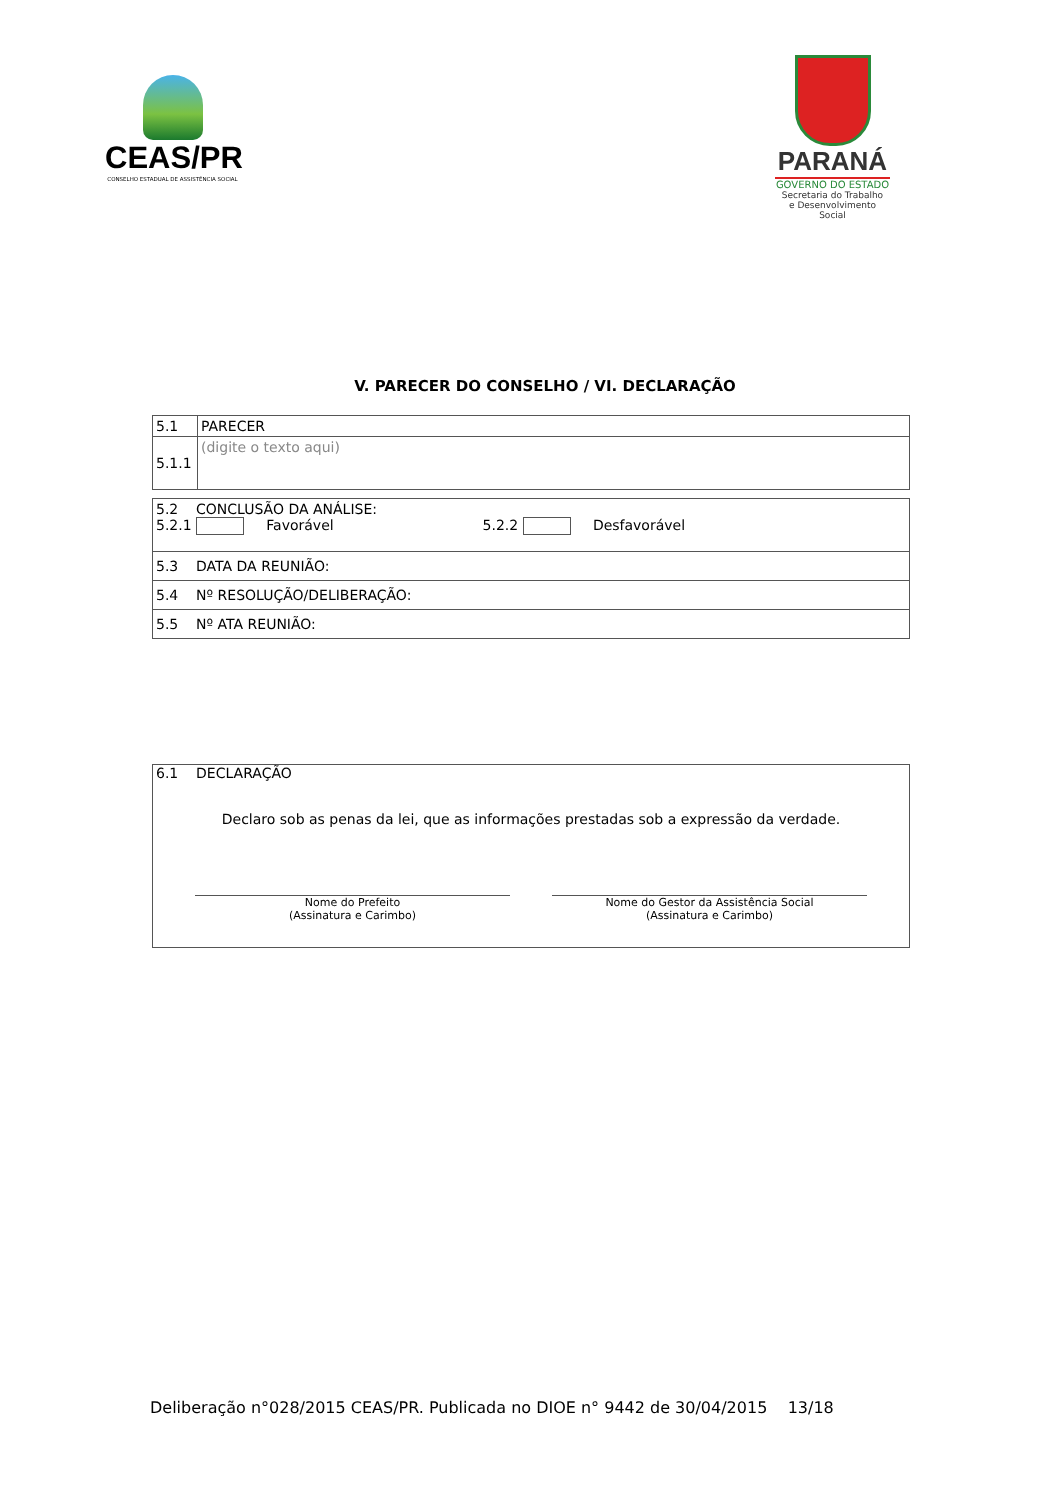CEAS/PR
CONSELHO ESTADUAL DE ASSISTÊNCIA SOCIAL
PARANÁ
GOVERNO DO ESTADO
Secretaria do Trabalho
e Desenvolvimento Social
V. PARECER DO CONSELHO / VI. DECLARAÇÃO
| 5.1 | PARECER |
| 5.1.1 | (digite o texto aqui) |
| 5.2 CONCLUSÃO DA ANÁLISE: 5.2.1 Favorável 5.2.2 Desfavorável |
| 5.3 DATA DA REUNIÃO: |
| 5.4 Nº RESOLUÇÃO/DELIBERAÇÃO: |
| 5.5 Nº ATA REUNIÃO: |
6.1 DECLARAÇÃO
Declaro sob as penas da lei, que as informações prestadas sob a expressão da verdade.
Nome do Prefeito
(Assinatura e Carimbo)
Nome do Gestor da Assistência Social
(Assinatura e Carimbo)
Deliberação n°028/2015 CEAS/PR. Publicada no DIOE n° 9442 de 30/04/2015 13/18